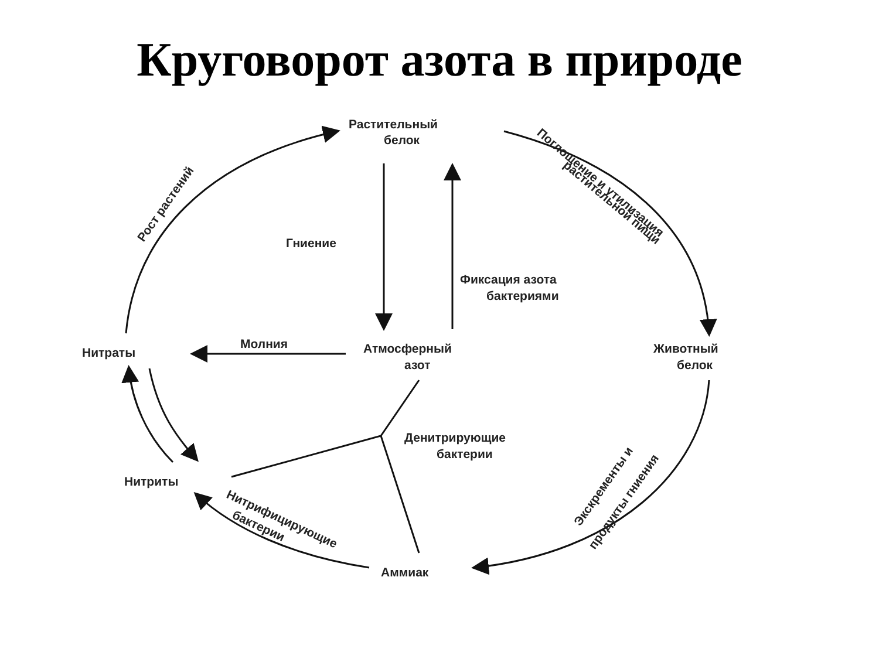Круговорот азота в природе
Растительный
белок
Гниение
Фиксация азота
бактериями
Молния
Нитраты
Атмосферный
азот
Животный
белок
Денитрирующие
бактерии
Нитриты
Аммиак
Рост растений
Поглощение и утилизация
растительной пищи
Экскременты и
продукты гниения
Нитрифицирующие
бактерии